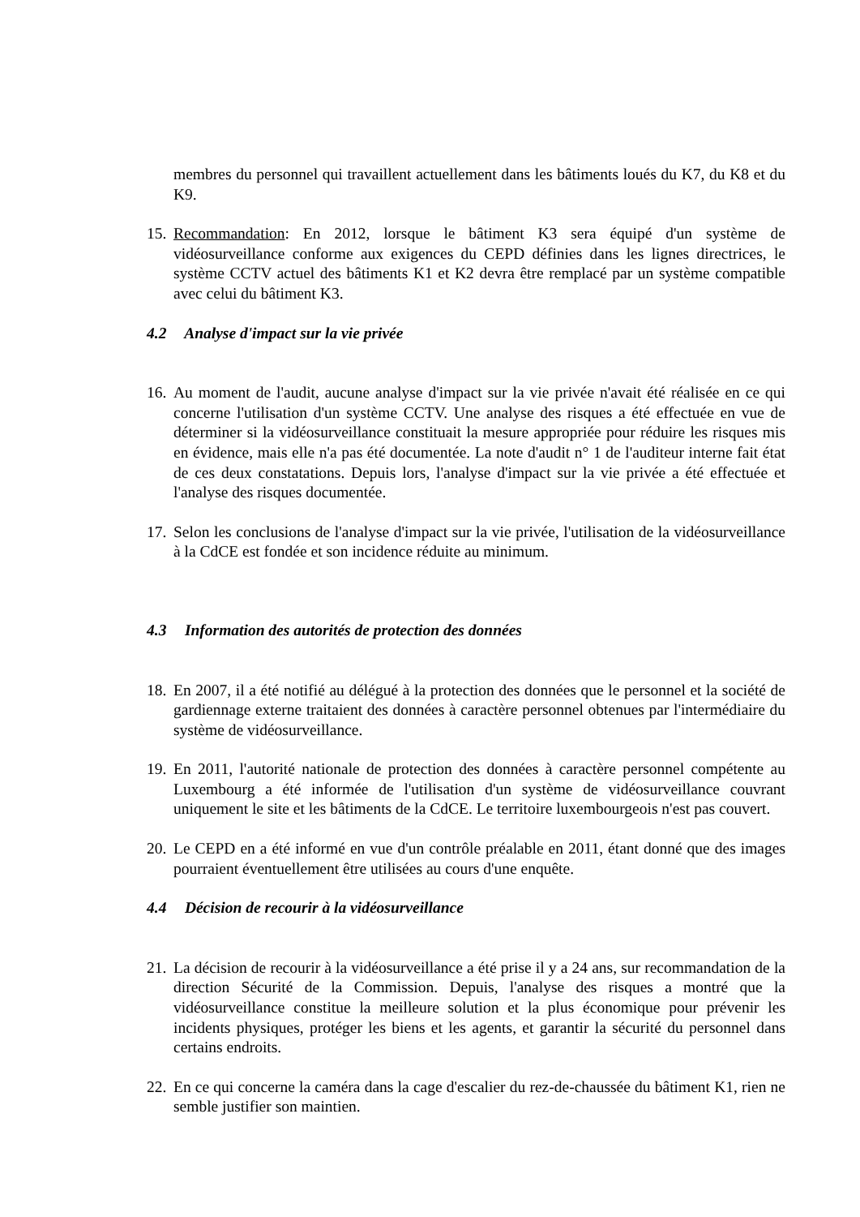membres du personnel qui travaillent actuellement dans les bâtiments loués du K7, du K8 et du K9.
15.
Recommandation: En 2012, lorsque le bâtiment K3 sera équipé d'un système de vidéosurveillance conforme aux exigences du CEPD définies dans les lignes directrices, le système CCTV actuel des bâtiments K1 et K2 devra être remplacé par un système compatible avec celui du bâtiment K3.
4.2 Analyse d'impact sur la vie privée
16.
Au moment de l'audit, aucune analyse d'impact sur la vie privée n'avait été réalisée en ce qui concerne l'utilisation d'un système CCTV. Une analyse des risques a été effectuée en vue de déterminer si la vidéosurveillance constituait la mesure appropriée pour réduire les risques mis en évidence, mais elle n'a pas été documentée. La note d'audit n° 1 de l'auditeur interne fait état de ces deux constatations. Depuis lors, l'analyse d'impact sur la vie privée a été effectuée et l'analyse des risques documentée.
17.
Selon les conclusions de l'analyse d'impact sur la vie privée, l'utilisation de la vidéosurveillance à la CdCE est fondée et son incidence réduite au minimum.
4.3 Information des autorités de protection des données
18.
En 2007, il a été notifié au délégué à la protection des données que le personnel et la société de gardiennage externe traitaient des données à caractère personnel obtenues par l'intermédiaire du système de vidéosurveillance.
19.
En 2011, l'autorité nationale de protection des données à caractère personnel compétente au Luxembourg a été informée de l'utilisation d'un système de vidéosurveillance couvrant uniquement le site et les bâtiments de la CdCE. Le territoire luxembourgeois n'est pas couvert.
20.
Le CEPD en a été informé en vue d'un contrôle préalable en 2011, étant donné que des images pourraient éventuellement être utilisées au cours d'une enquête.
4.4 Décision de recourir à la vidéosurveillance
21.
La décision de recourir à la vidéosurveillance a été prise il y a 24 ans, sur recommandation de la direction Sécurité de la Commission. Depuis, l'analyse des risques a montré que la vidéosurveillance constitue la meilleure solution et la plus économique pour prévenir les incidents physiques, protéger les biens et les agents, et garantir la sécurité du personnel dans certains endroits.
22.
En ce qui concerne la caméra dans la cage d'escalier du rez-de-chaussée du bâtiment K1, rien ne semble justifier son maintien.